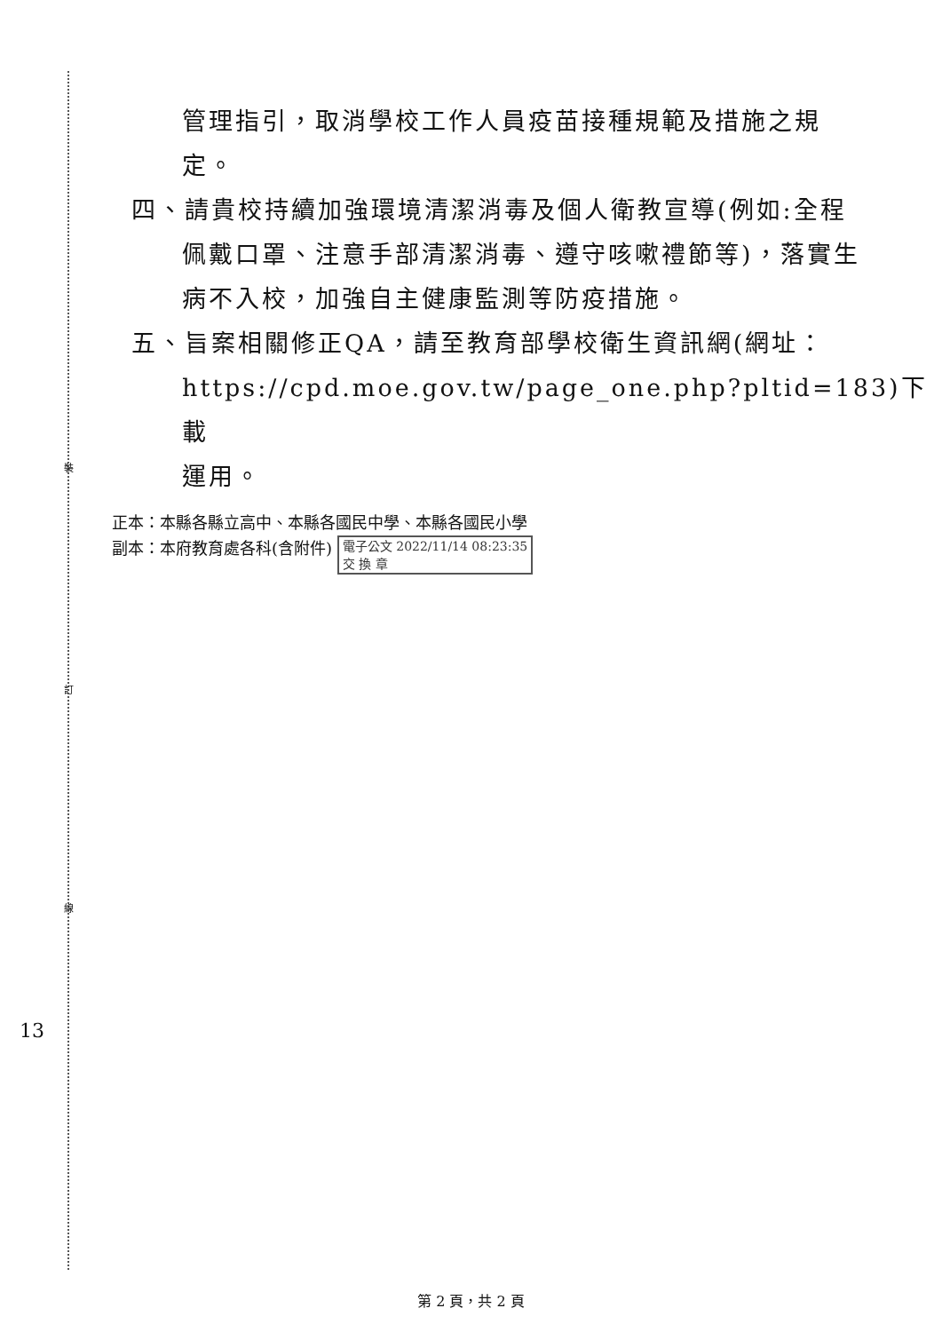裝
訂
線
13
管理指引，取消學校工作人員疫苗接種規範及措施之規
定。
四、請貴校持續加強環境清潔消毒及個人衛教宣導(例如:全程
佩戴口罩、注意手部清潔消毒、遵守咳嗽禮節等)，落實生
病不入校，加強自主健康監測等防疫措施。
五、旨案相關修正QA，請至教育部學校衛生資訊網(網址：
https://cpd.moe.gov.tw/page_one.php?pltid=183)下載
運用。
正本：本縣各縣立高中、本縣各國民中學、本縣各國民小學
副本：本府教育處各科(含附件) 電子公文 2022/11/14 08:23:35
交 換 章
第 2 頁，共 2 頁